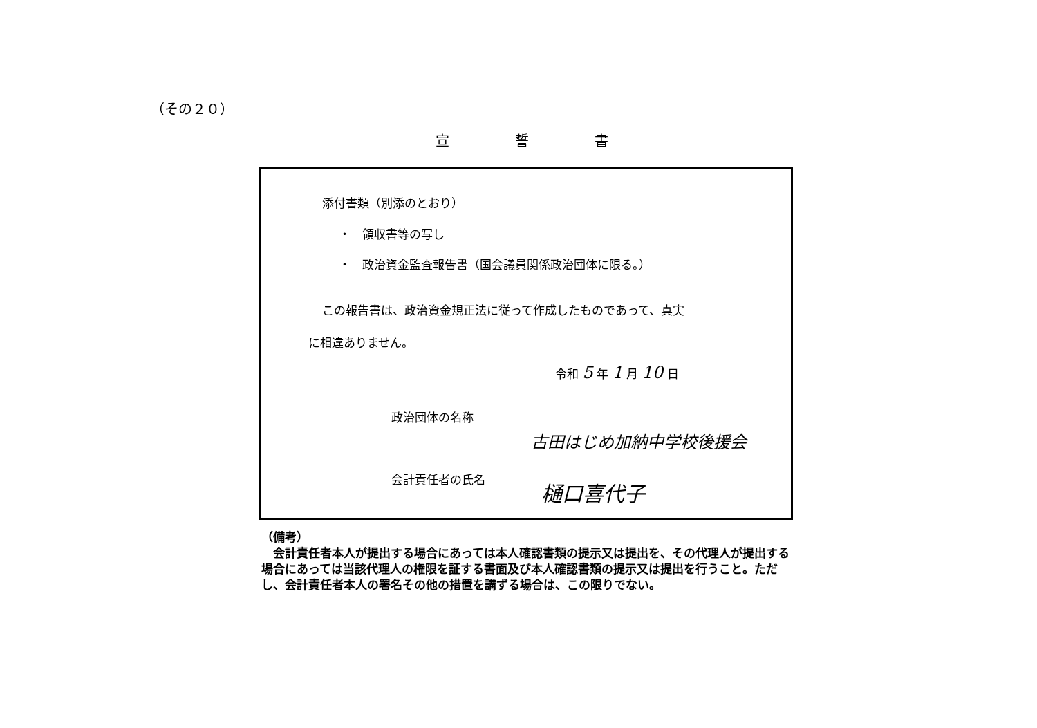（その２０）
宣 誓 書
添付書類（別添のとおり）
・　領収書等の写し
・　政治資金監査報告書（国会議員関係政治団体に限る。）
この報告書は、政治資金規正法に従って作成したものであって、真実
に相違ありません。
令和 5 年 1 月 10 日
政治団体の名称
古田はじめ加納中学校後援会
会計責任者の氏名 樋口喜代子
（備考）
　会計責任者本人が提出する場合にあっては本人確認書類の提示又は提出を、その代理人が提出する場合にあっては当該代理人の権限を証する書面及び本人確認書類の提示又は提出を行うこと。ただし、会計責任者本人の署名その他の措置を講ずる場合は、この限りでない。